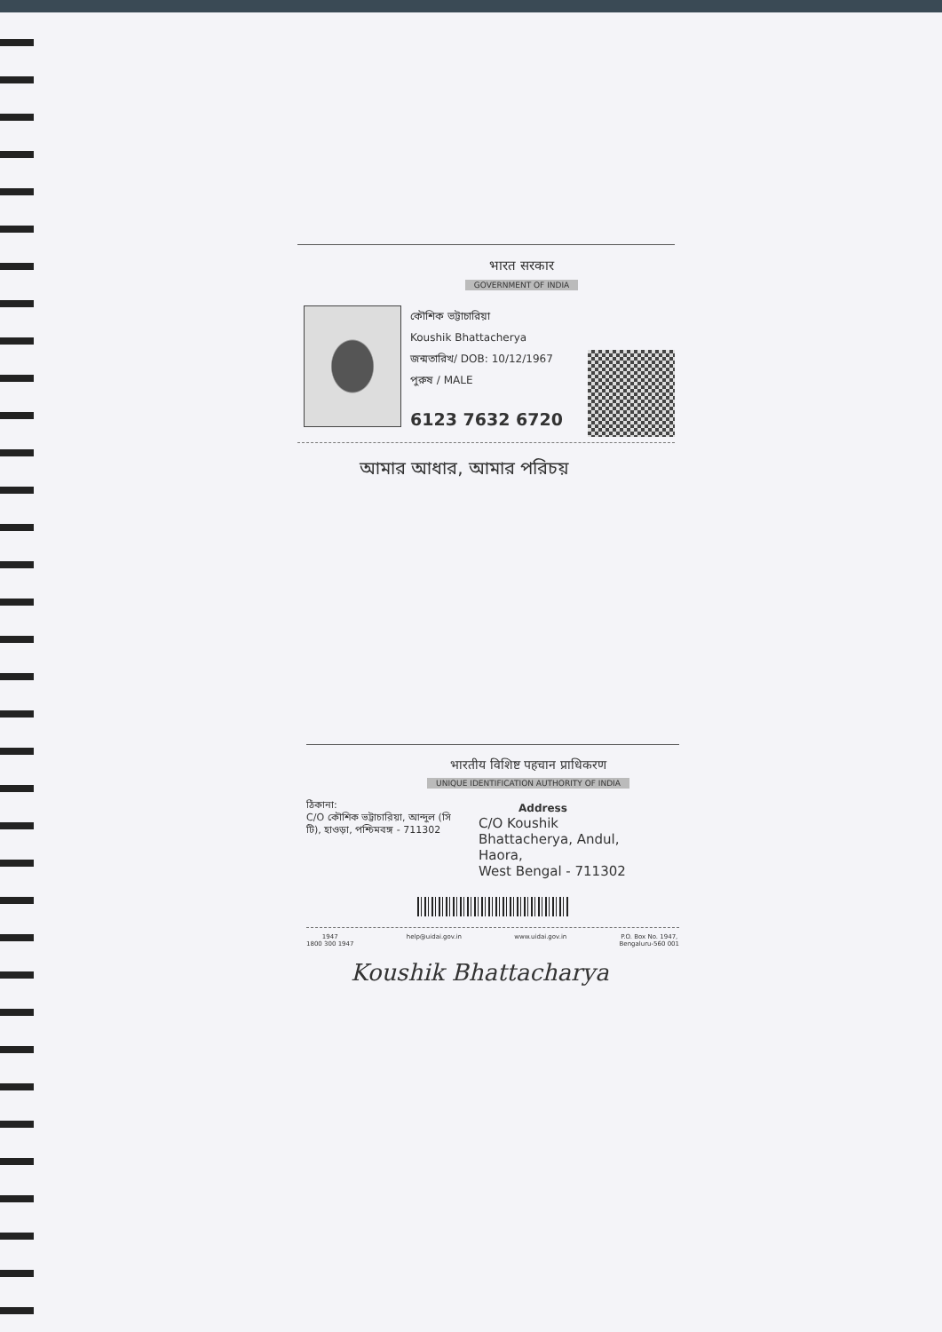भारत सरकार
GOVERNMENT OF INDIA
কৌশিক ভট্টাচারিয়া
Koushik Bhattacherya
জন্মতারিখ/ DOB: 10/12/1967
পুরুষ / MALE
6123 7632 6720
আমার আধার, আমার পরিচয়
भारतीय विशिष्ट पहचान प्राधिकरण
UNIQUE IDENTIFICATION AUTHORITY OF INDIA
ঠিকানা:
C/O কৌশিক ভট্টাচারিয়া, আন্দুল (সি টি), হাওড়া, পশ্চিমবঙ্গ - 711302
Address
C/O Koushik
Bhattacherya, Andul,
Haora,
West Bengal - 711302
1947
1800 300 1947 help@uidai.gov.in www.uidai.gov.in P.O. Box No. 1947,
Bengaluru-560 001
Koushik Bhattacharya